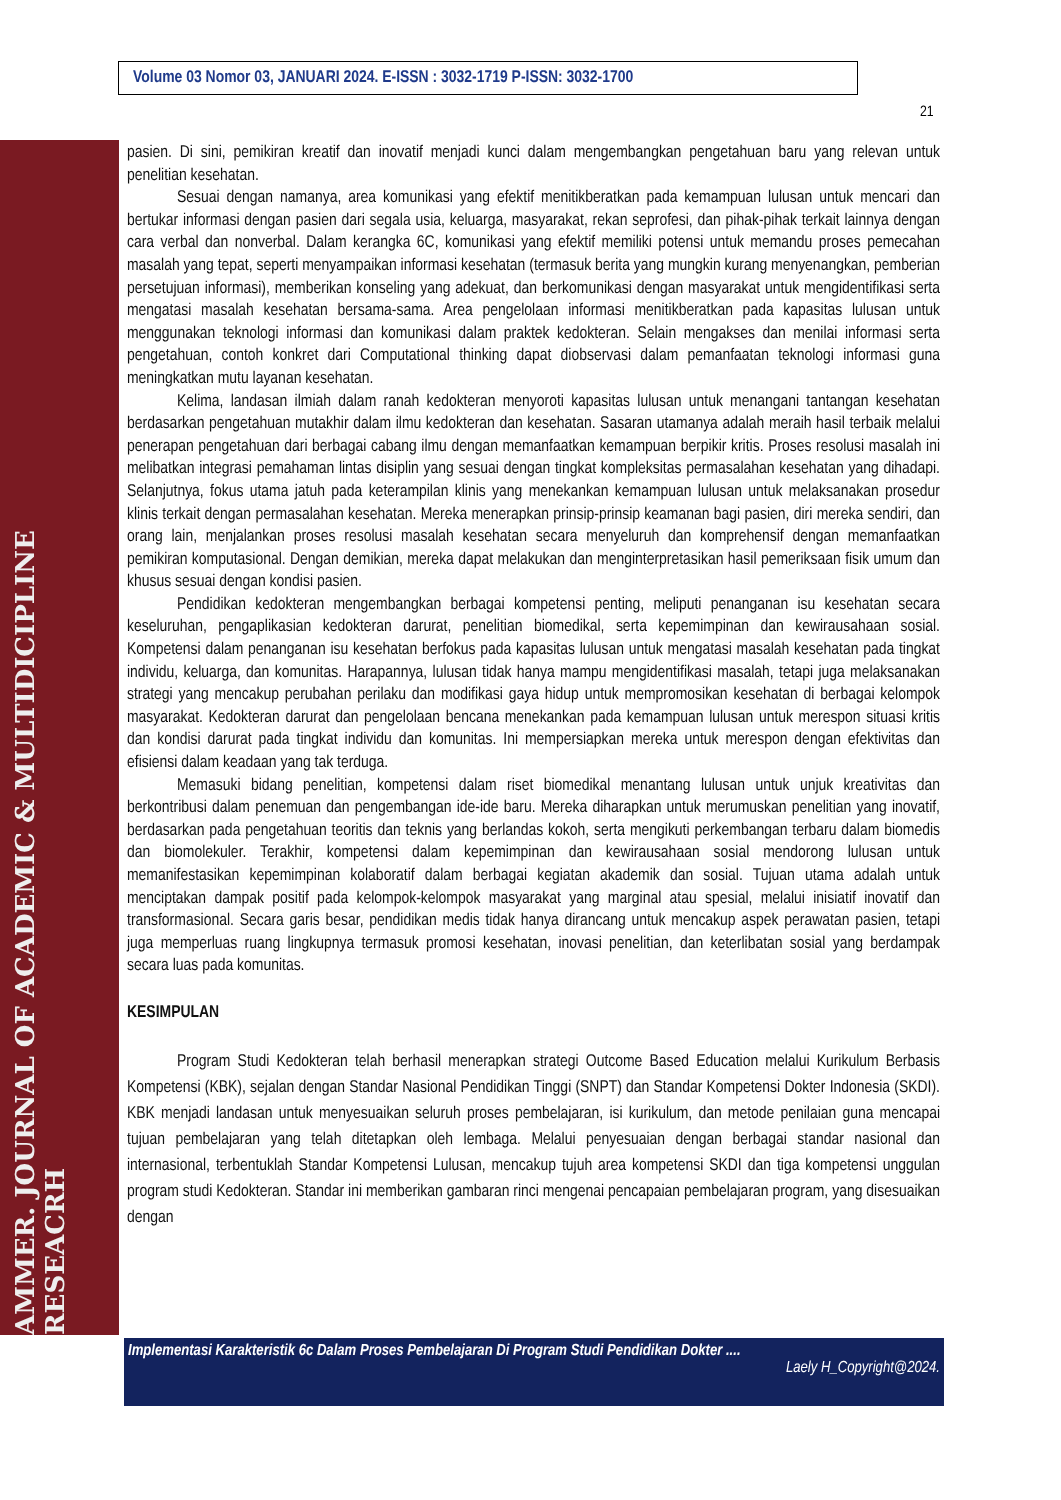Volume 03 Nomor 03, JANUARI 2024. E-ISSN : 3032-1719 P-ISSN: 3032-1700
21
AMMER. JOURNAL OF ACADEMIC & MULTIDICIPLINE RESEACRH
pasien. Di sini, pemikiran kreatif dan inovatif menjadi kunci dalam mengembangkan pengetahuan baru yang relevan untuk penelitian kesehatan.
Sesuai dengan namanya, area komunikasi yang efektif menitikberatkan pada kemampuan lulusan untuk mencari dan bertukar informasi dengan pasien dari segala usia, keluarga, masyarakat, rekan seprofesi, dan pihak-pihak terkait lainnya dengan cara verbal dan nonverbal. Dalam kerangka 6C, komunikasi yang efektif memiliki potensi untuk memandu proses pemecahan masalah yang tepat, seperti menyampaikan informasi kesehatan (termasuk berita yang mungkin kurang menyenangkan, pemberian persetujuan informasi), memberikan konseling yang adekuat, dan berkomunikasi dengan masyarakat untuk mengidentifikasi serta mengatasi masalah kesehatan bersama-sama. Area pengelolaan informasi menitikberatkan pada kapasitas lulusan untuk menggunakan teknologi informasi dan komunikasi dalam praktek kedokteran. Selain mengakses dan menilai informasi serta pengetahuan, contoh konkret dari Computational thinking dapat diobservasi dalam pemanfaatan teknologi informasi guna meningkatkan mutu layanan kesehatan.
Kelima, landasan ilmiah dalam ranah kedokteran menyoroti kapasitas lulusan untuk menangani tantangan kesehatan berdasarkan pengetahuan mutakhir dalam ilmu kedokteran dan kesehatan. Sasaran utamanya adalah meraih hasil terbaik melalui penerapan pengetahuan dari berbagai cabang ilmu dengan memanfaatkan kemampuan berpikir kritis. Proses resolusi masalah ini melibatkan integrasi pemahaman lintas disiplin yang sesuai dengan tingkat kompleksitas permasalahan kesehatan yang dihadapi. Selanjutnya, fokus utama jatuh pada keterampilan klinis yang menekankan kemampuan lulusan untuk melaksanakan prosedur klinis terkait dengan permasalahan kesehatan. Mereka menerapkan prinsip-prinsip keamanan bagi pasien, diri mereka sendiri, dan orang lain, menjalankan proses resolusi masalah kesehatan secara menyeluruh dan komprehensif dengan memanfaatkan pemikiran komputasional. Dengan demikian, mereka dapat melakukan dan menginterpretasikan hasil pemeriksaan fisik umum dan khusus sesuai dengan kondisi pasien.
Pendidikan kedokteran mengembangkan berbagai kompetensi penting, meliputi penanganan isu kesehatan secara keseluruhan, pengaplikasian kedokteran darurat, penelitian biomedikal, serta kepemimpinan dan kewirausahaan sosial. Kompetensi dalam penanganan isu kesehatan berfokus pada kapasitas lulusan untuk mengatasi masalah kesehatan pada tingkat individu, keluarga, dan komunitas. Harapannya, lulusan tidak hanya mampu mengidentifikasi masalah, tetapi juga melaksanakan strategi yang mencakup perubahan perilaku dan modifikasi gaya hidup untuk mempromosikan kesehatan di berbagai kelompok masyarakat. Kedokteran darurat dan pengelolaan bencana menekankan pada kemampuan lulusan untuk merespon situasi kritis dan kondisi darurat pada tingkat individu dan komunitas. Ini mempersiapkan mereka untuk merespon dengan efektivitas dan efisiensi dalam keadaan yang tak terduga.
Memasuki bidang penelitian, kompetensi dalam riset biomedikal menantang lulusan untuk unjuk kreativitas dan berkontribusi dalam penemuan dan pengembangan ide-ide baru. Mereka diharapkan untuk merumuskan penelitian yang inovatif, berdasarkan pada pengetahuan teoritis dan teknis yang berlandas kokoh, serta mengikuti perkembangan terbaru dalam biomedis dan biomolekuler. Terakhir, kompetensi dalam kepemimpinan dan kewirausahaan sosial mendorong lulusan untuk memanifestasikan kepemimpinan kolaboratif dalam berbagai kegiatan akademik dan sosial. Tujuan utama adalah untuk menciptakan dampak positif pada kelompok-kelompok masyarakat yang marginal atau spesial, melalui inisiatif inovatif dan transformasional. Secara garis besar, pendidikan medis tidak hanya dirancang untuk mencakup aspek perawatan pasien, tetapi juga memperluas ruang lingkupnya termasuk promosi kesehatan, inovasi penelitian, dan keterlibatan sosial yang berdampak secara luas pada komunitas.
KESIMPULAN
Program Studi Kedokteran telah berhasil menerapkan strategi Outcome Based Education melalui Kurikulum Berbasis Kompetensi (KBK), sejalan dengan Standar Nasional Pendidikan Tinggi (SNPT) dan Standar Kompetensi Dokter Indonesia (SKDI). KBK menjadi landasan untuk menyesuaikan seluruh proses pembelajaran, isi kurikulum, dan metode penilaian guna mencapai tujuan pembelajaran yang telah ditetapkan oleh lembaga. Melalui penyesuaian dengan berbagai standar nasional dan internasional, terbentuklah Standar Kompetensi Lulusan, mencakup tujuh area kompetensi SKDI dan tiga kompetensi unggulan program studi Kedokteran. Standar ini memberikan gambaran rinci mengenai pencapaian pembelajaran program, yang disesuaikan dengan
Implementasi Karakteristik 6c Dalam Proses Pembelajaran Di Program Studi Pendidikan Dokter ....
Laely H_Copyright@2024.